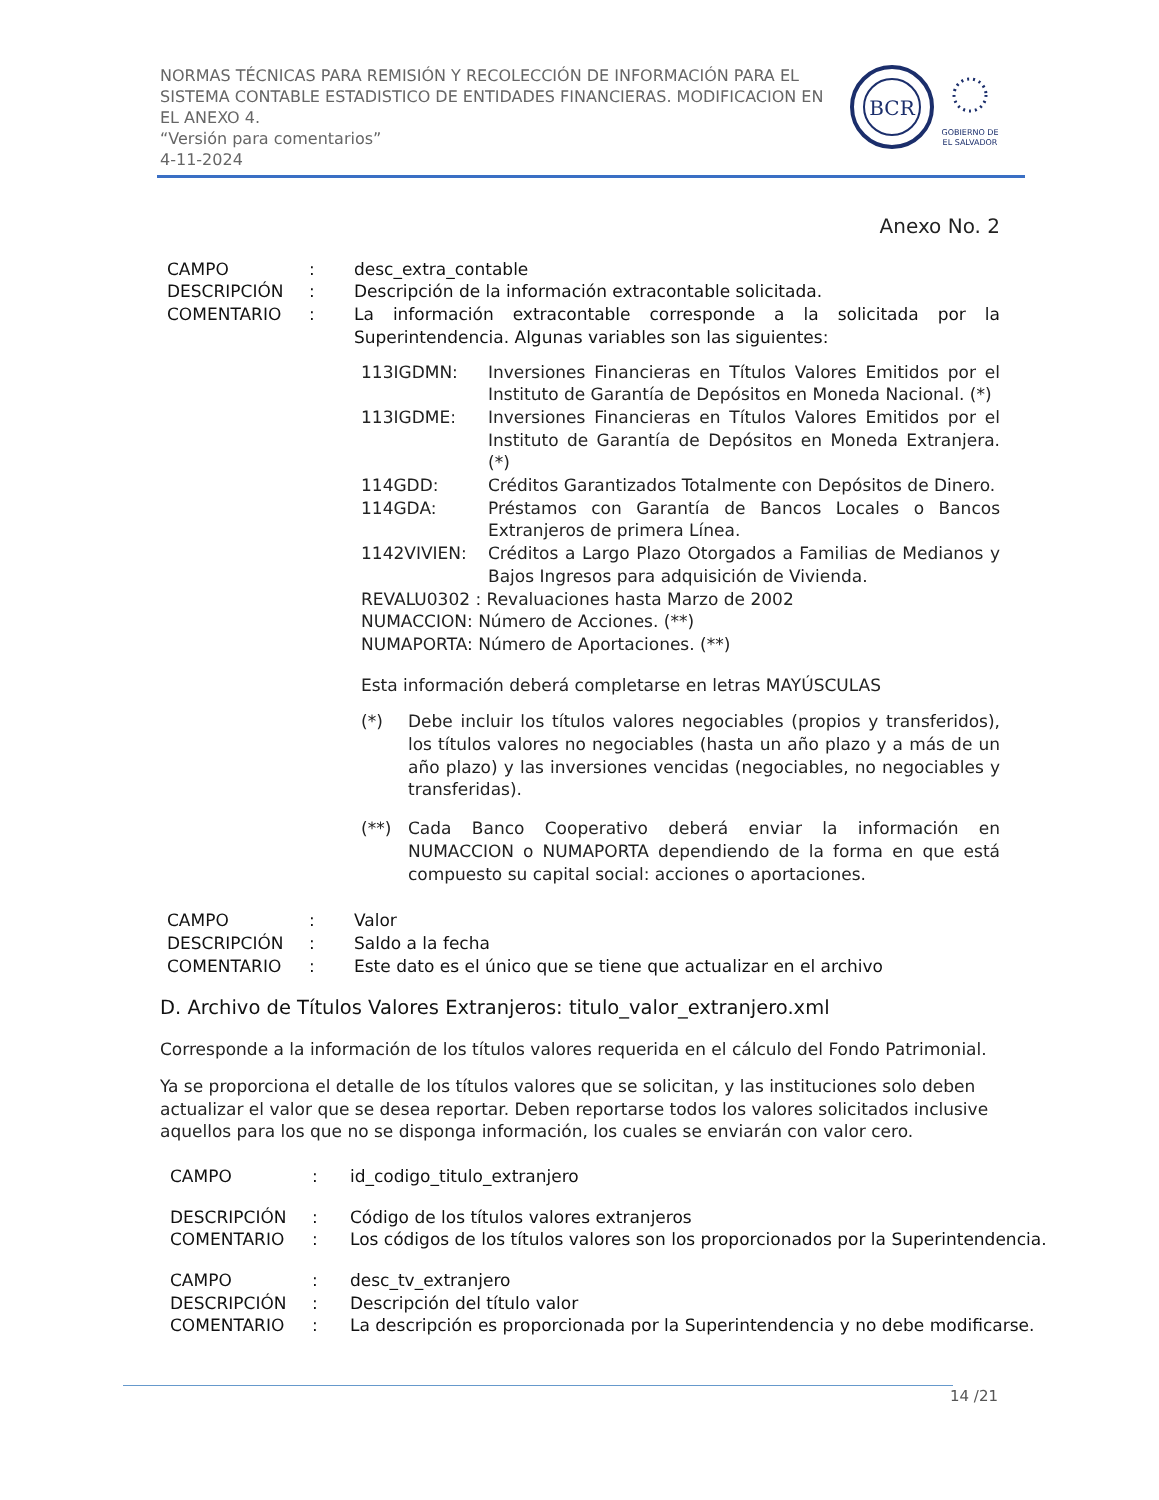NORMAS TÉCNICAS PARA REMISIÓN Y RECOLECCIÓN DE INFORMACIÓN PARA EL SISTEMA CONTABLE ESTADISTICO DE ENTIDADES FINANCIERAS. MODIFICACION EN EL ANEXO 4.
“Versión para comentarios”
4-11-2024
BCR
GOBIERNO DE
EL SALVADOR
Anexo No. 2
CAMPO : desc_extra_contable
DESCRIPCIÓN : Descripción de la información extracontable solicitada.
COMENTARIO : La información extracontable corresponde a la solicitada por la Superintendencia. Algunas variables son las siguientes:
113IGDMN: Inversiones Financieras en Títulos Valores Emitidos por el Instituto de Garantía de Depósitos en Moneda Nacional. (*)
113IGDME: Inversiones Financieras en Títulos Valores Emitidos por el Instituto de Garantía de Depósitos en Moneda Extranjera. (*)
114GDD: Créditos Garantizados Totalmente con Depósitos de Dinero.
114GDA: Préstamos con Garantía de Bancos Locales o Bancos Extranjeros de primera Línea.
1142VIVIEN: Créditos a Largo Plazo Otorgados a Familias de Medianos y Bajos Ingresos para adquisición de Vivienda.
REVALU0302 : Revaluaciones hasta Marzo de 2002
NUMACCION: Número de Acciones. (**)
NUMAPORTA: Número de Aportaciones. (**)
Esta información deberá completarse en letras MAYÚSCULAS
(*) Debe incluir los títulos valores negociables (propios y transferidos), los títulos valores no negociables (hasta un año plazo y a más de un año plazo) y las inversiones vencidas (negociables, no negociables y transferidas).
(**) Cada Banco Cooperativo deberá enviar la información en NUMACCION o NUMAPORTA dependiendo de la forma en que está compuesto su capital social: acciones o aportaciones.
CAMPO : Valor
DESCRIPCIÓN : Saldo a la fecha
COMENTARIO : Este dato es el único que se tiene que actualizar en el archivo
D. Archivo de Títulos Valores Extranjeros: titulo_valor_extranjero.xml
Corresponde a la información de los títulos valores requerida en el cálculo del Fondo Patrimonial.
Ya se proporciona el detalle de los títulos valores que se solicitan, y las instituciones solo deben actualizar el valor que se desea reportar. Deben reportarse todos los valores solicitados inclusive aquellos para los que no se disponga información, los cuales se enviarán con valor cero.
CAMPO : id_codigo_titulo_extranjero
DESCRIPCIÓN : Código de los títulos valores extranjeros
COMENTARIO : Los códigos de los títulos valores son los proporcionados por la Superintendencia.
CAMPO : desc_tv_extranjero
DESCRIPCIÓN : Descripción del título valor
COMENTARIO : La descripción es proporcionada por la Superintendencia y no debe modificarse.
14 /21